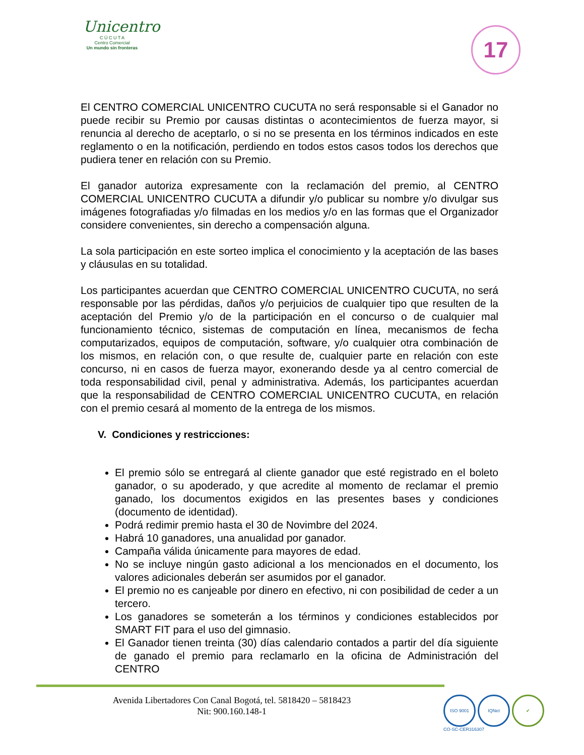Unicentro
C Ú C U T A
Centro Comercial
Un mundo sin fronteras
17
El CENTRO COMERCIAL UNICENTRO CUCUTA no será responsable si el Ganador no puede recibir su Premio por causas distintas o acontecimientos de fuerza mayor, si renuncia al derecho de aceptarlo, o si no se presenta en los términos indicados en este reglamento o en la notificación, perdiendo en todos estos casos todos los derechos que pudiera tener en relación con su Premio.
El ganador autoriza expresamente con la reclamación del premio, al CENTRO COMERCIAL UNICENTRO CUCUTA a difundir y/o publicar su nombre y/o divulgar sus imágenes fotografiadas y/o filmadas en los medios y/o en las formas que el Organizador considere convenientes, sin derecho a compensación alguna.
La sola participación en este sorteo implica el conocimiento y la aceptación de las bases y cláusulas en su totalidad.
Los participantes acuerdan que CENTRO COMERCIAL UNICENTRO CUCUTA, no será responsable por las pérdidas, daños y/o perjuicios de cualquier tipo que resulten de la aceptación del Premio y/o de la participación en el concurso o de cualquier mal funcionamiento técnico, sistemas de computación en línea, mecanismos de fecha computarizados, equipos de computación, software, y/o cualquier otra combinación de los mismos, en relación con, o que resulte de, cualquier parte en relación con este concurso, ni en casos de fuerza mayor, exonerando desde ya al centro comercial de toda responsabilidad civil, penal y administrativa. Además, los participantes acuerdan que la responsabilidad de CENTRO COMERCIAL UNICENTRO CUCUTA, en relación con el premio cesará al momento de la entrega de los mismos.
V. Condiciones y restricciones:
El premio sólo se entregará al cliente ganador que esté registrado en el boleto ganador, o su apoderado, y que acredite al momento de reclamar el premio ganado, los documentos exigidos en las presentes bases y condiciones (documento de identidad).
Podrá redimir premio hasta el 30 de Novimbre del 2024.
Habrá 10 ganadores, una anualidad por ganador.
Campaña válida únicamente para mayores de edad.
No se incluye ningún gasto adicional a los mencionados en el documento, los valores adicionales deberán ser asumidos por el ganador.
El premio no es canjeable por dinero en efectivo, ni con posibilidad de ceder a un tercero.
Los ganadores se someterán a los términos y condiciones establecidos por SMART FIT para el uso del gimnasio.
El Ganador tienen treinta (30) días calendario contados a partir del día siguiente de ganado el premio para reclamarlo en la oficina de Administración del CENTRO
Avenida Libertadores Con Canal Bogotá, tel. 5818420 – 5818423
Nit: 900.160.148-1
ISO 9001 IQNet ✔
CO-SC-CER316307